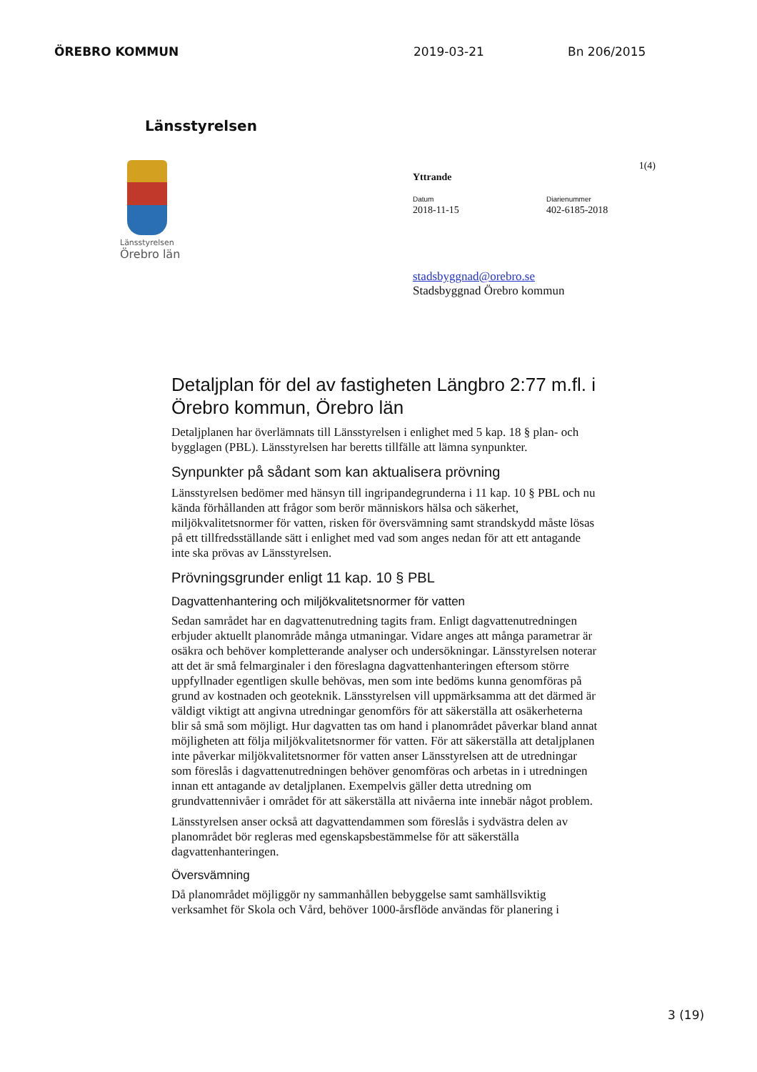ÖREBRO KOMMUN 2019-03-21 Bn 206/2015
Länsstyrelsen
Länsstyrelsen
Örebro län
1(4)
Yttrande
Datum
2018-11-15
Diarienummer
402-6185-2018
stadsbyggnad@orebro.se
Stadsbyggnad Örebro kommun
Detaljplan för del av fastigheten Längbro 2:77 m.fl. i Örebro kommun, Örebro län
Detaljplanen har överlämnats till Länsstyrelsen i enlighet med 5 kap. 18 § plan- och bygglagen (PBL). Länsstyrelsen har beretts tillfälle att lämna synpunkter.
Synpunkter på sådant som kan aktualisera prövning
Länsstyrelsen bedömer med hänsyn till ingripandegrunderna i 11 kap. 10 § PBL och nu kända förhållanden att frågor som berör människors hälsa och säkerhet, miljökvalitetsnormer för vatten, risken för översvämning samt strandskydd måste lösas på ett tillfredsställande sätt i enlighet med vad som anges nedan för att ett antagande inte ska prövas av Länsstyrelsen.
Prövningsgrunder enligt 11 kap. 10 § PBL
Dagvattenhantering och miljökvalitetsnormer för vatten
Sedan samrådet har en dagvattenutredning tagits fram. Enligt dagvattenutredningen erbjuder aktuellt planområde många utmaningar. Vidare anges att många parametrar är osäkra och behöver kompletterande analyser och undersökningar. Länsstyrelsen noterar att det är små felmarginaler i den föreslagna dagvattenhanteringen eftersom större uppfyllnader egentligen skulle behövas, men som inte bedöms kunna genomföras på grund av kostnaden och geoteknik. Länsstyrelsen vill uppmärksamma att det därmed är väldigt viktigt att angivna utredningar genomförs för att säkerställa att osäkerheterna blir så små som möjligt. Hur dagvatten tas om hand i planområdet påverkar bland annat möjligheten att följa miljökvalitetsnormer för vatten. För att säkerställa att detaljplanen inte påverkar miljökvalitetsnormer för vatten anser Länsstyrelsen att de utredningar som föreslås i dagvattenutredningen behöver genomföras och arbetas in i utredningen innan ett antagande av detaljplanen. Exempelvis gäller detta utredning om grundvattennivåer i området för att säkerställa att nivåerna inte innebär något problem.
Länsstyrelsen anser också att dagvattendammen som föreslås i sydvästra delen av planområdet bör regleras med egenskapsbestämmelse för att säkerställa dagvattenhanteringen.
Översvämning
Då planområdet möjliggör ny sammanhållen bebyggelse samt samhällsviktig verksamhet för Skola och Vård, behöver 1000-årsflöde användas för planering i
3 (19)